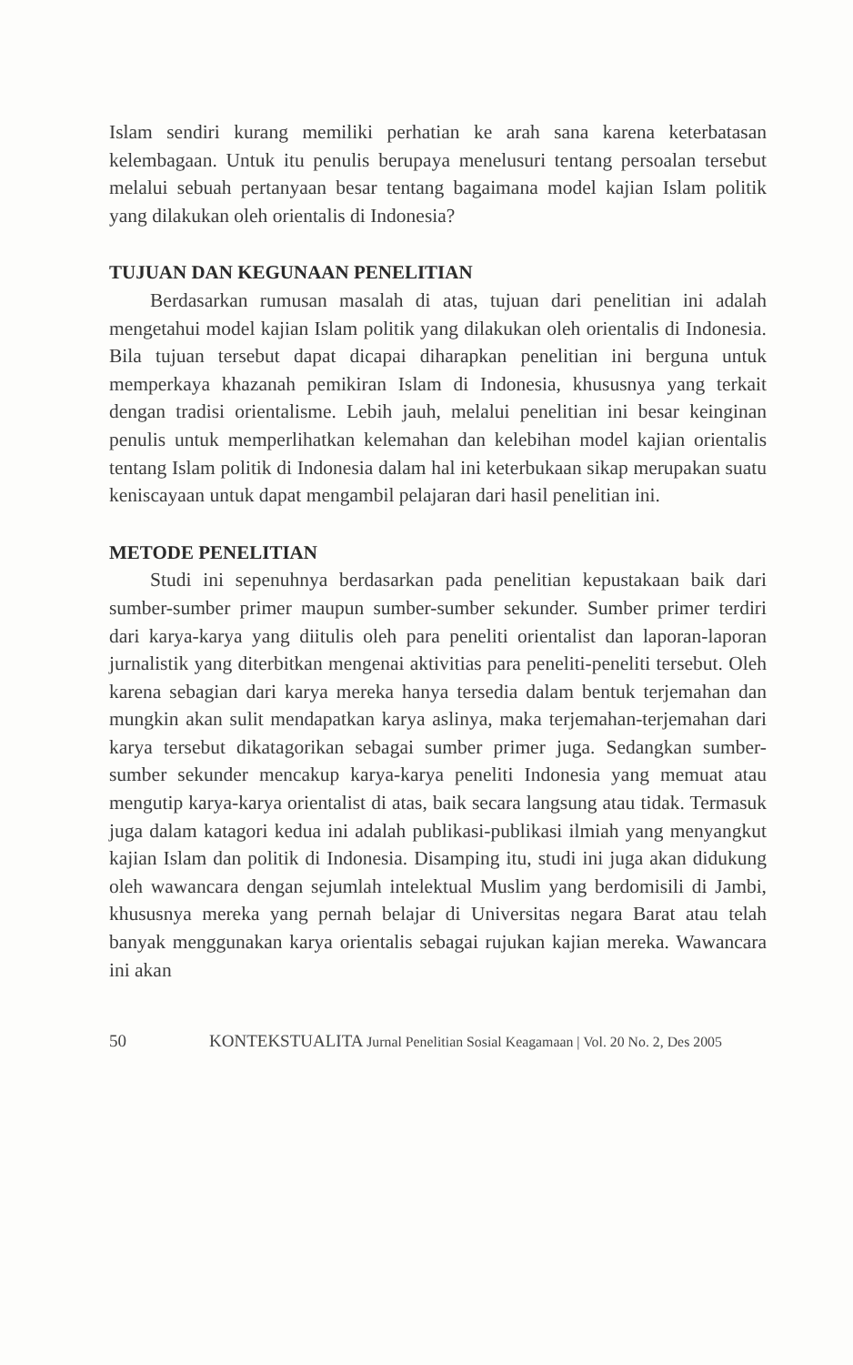Islam sendiri kurang memiliki perhatian ke arah sana karena keterbatasan kelembagaan. Untuk itu penulis berupaya menelusuri tentang persoalan tersebut melalui sebuah pertanyaan besar tentang bagaimana model kajian Islam politik yang dilakukan oleh orientalis di Indonesia?
TUJUAN DAN KEGUNAAN PENELITIAN
Berdasarkan rumusan masalah di atas, tujuan dari penelitian ini adalah mengetahui model kajian Islam politik yang dilakukan oleh orientalis di Indonesia. Bila tujuan tersebut dapat dicapai diharapkan penelitian ini berguna untuk memperkaya khazanah pemikiran Islam di Indonesia, khususnya yang terkait dengan tradisi orientalisme. Lebih jauh, melalui penelitian ini besar keinginan penulis untuk memperlihatkan kelemahan dan kelebihan model kajian orientalis tentang Islam politik di Indonesia dalam hal ini keterbukaan sikap merupakan suatu keniscayaan untuk dapat mengambil pelajaran dari hasil penelitian ini.
METODE PENELITIAN
Studi ini sepenuhnya berdasarkan pada penelitian kepustakaan baik dari sumber-sumber primer maupun sumber-sumber sekunder. Sumber primer terdiri dari karya-karya yang diitulis oleh para peneliti orientalist dan laporan-laporan jurnalistik yang diterbitkan mengenai aktivitias para peneliti-peneliti tersebut. Oleh karena sebagian dari karya mereka hanya tersedia dalam bentuk terjemahan dan mungkin akan sulit mendapatkan karya aslinya, maka terjemahan-terjemahan dari karya tersebut dikatagorikan sebagai sumber primer juga. Sedangkan sumber-sumber sekunder mencakup karya-karya peneliti Indonesia yang memuat atau mengutip karya-karya orientalist di atas, baik secara langsung atau tidak. Termasuk juga dalam katagori kedua ini adalah publikasi-publikasi ilmiah yang menyangkut kajian Islam dan politik di Indonesia. Disamping itu, studi ini juga akan didukung oleh wawancara dengan sejumlah intelektual Muslim yang berdomisili di Jambi, khususnya mereka yang pernah belajar di Universitas negara Barat atau telah banyak menggunakan karya orientalis sebagai rujukan kajian mereka. Wawancara ini akan
50 KONTEKSTUALITA Jurnal Penelitian Sosial Keagamaan | Vol. 20 No. 2, Des 2005